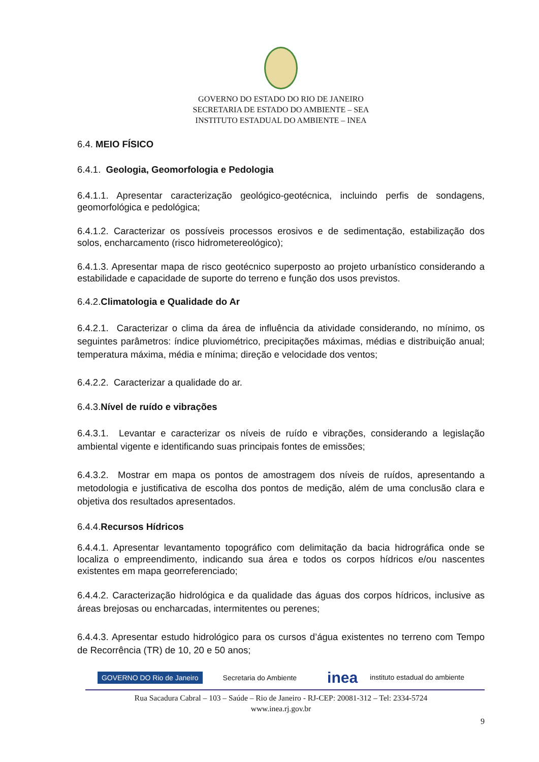GOVERNO DO ESTADO DO RIO DE JANEIRO
SECRETARIA DE ESTADO DO AMBIENTE – SEA
INSTITUTO ESTADUAL DO AMBIENTE – INEA
6.4. MEIO FÍSICO
6.4.1. Geologia, Geomorfologia e Pedologia
6.4.1.1. Apresentar caracterização geológico-geotécnica, incluindo perfis de sondagens, geomorfológica e pedológica;
6.4.1.2. Caracterizar os possíveis processos erosivos e de sedimentação, estabilização dos solos, encharcamento (risco hidrometereológico);
6.4.1.3. Apresentar mapa de risco geotécnico superposto ao projeto urbanístico considerando a estabilidade e capacidade de suporte do terreno e função dos usos previstos.
6.4.2.Climatologia e Qualidade do Ar
6.4.2.1. Caracterizar o clima da área de influência da atividade considerando, no mínimo, os seguintes parâmetros: índice pluviométrico, precipitações máximas, médias e distribuição anual; temperatura máxima, média e mínima; direção e velocidade dos ventos;
6.4.2.2. Caracterizar a qualidade do ar.
6.4.3.Nível de ruído e vibrações
6.4.3.1. Levantar e caracterizar os níveis de ruído e vibrações, considerando a legislação ambiental vigente e identificando suas principais fontes de emissões;
6.4.3.2. Mostrar em mapa os pontos de amostragem dos níveis de ruídos, apresentando a metodologia e justificativa de escolha dos pontos de medição, além de uma conclusão clara e objetiva dos resultados apresentados.
6.4.4.Recursos Hídricos
6.4.4.1. Apresentar levantamento topográfico com delimitação da bacia hidrográfica onde se localiza o empreendimento, indicando sua área e todos os corpos hídricos e/ou nascentes existentes em mapa georreferenciado;
6.4.4.2. Caracterização hidrológica e da qualidade das águas dos corpos hídricos, inclusive as áreas brejosas ou encharcadas, intermitentes ou perenes;
6.4.4.3. Apresentar estudo hidrológico para os cursos d’água existentes no terreno com Tempo de Recorrência (TR) de 10, 20 e 50 anos;
GOVERNO DO Rio de Janeiro Secretaria do Ambiente inea instituto estadual do ambiente
Rua Sacadura Cabral – 103 – Saúde – Rio de Janeiro - RJ-CEP: 20081-312 – Tel: 2334-5724
www.inea.rj.gov.br
9